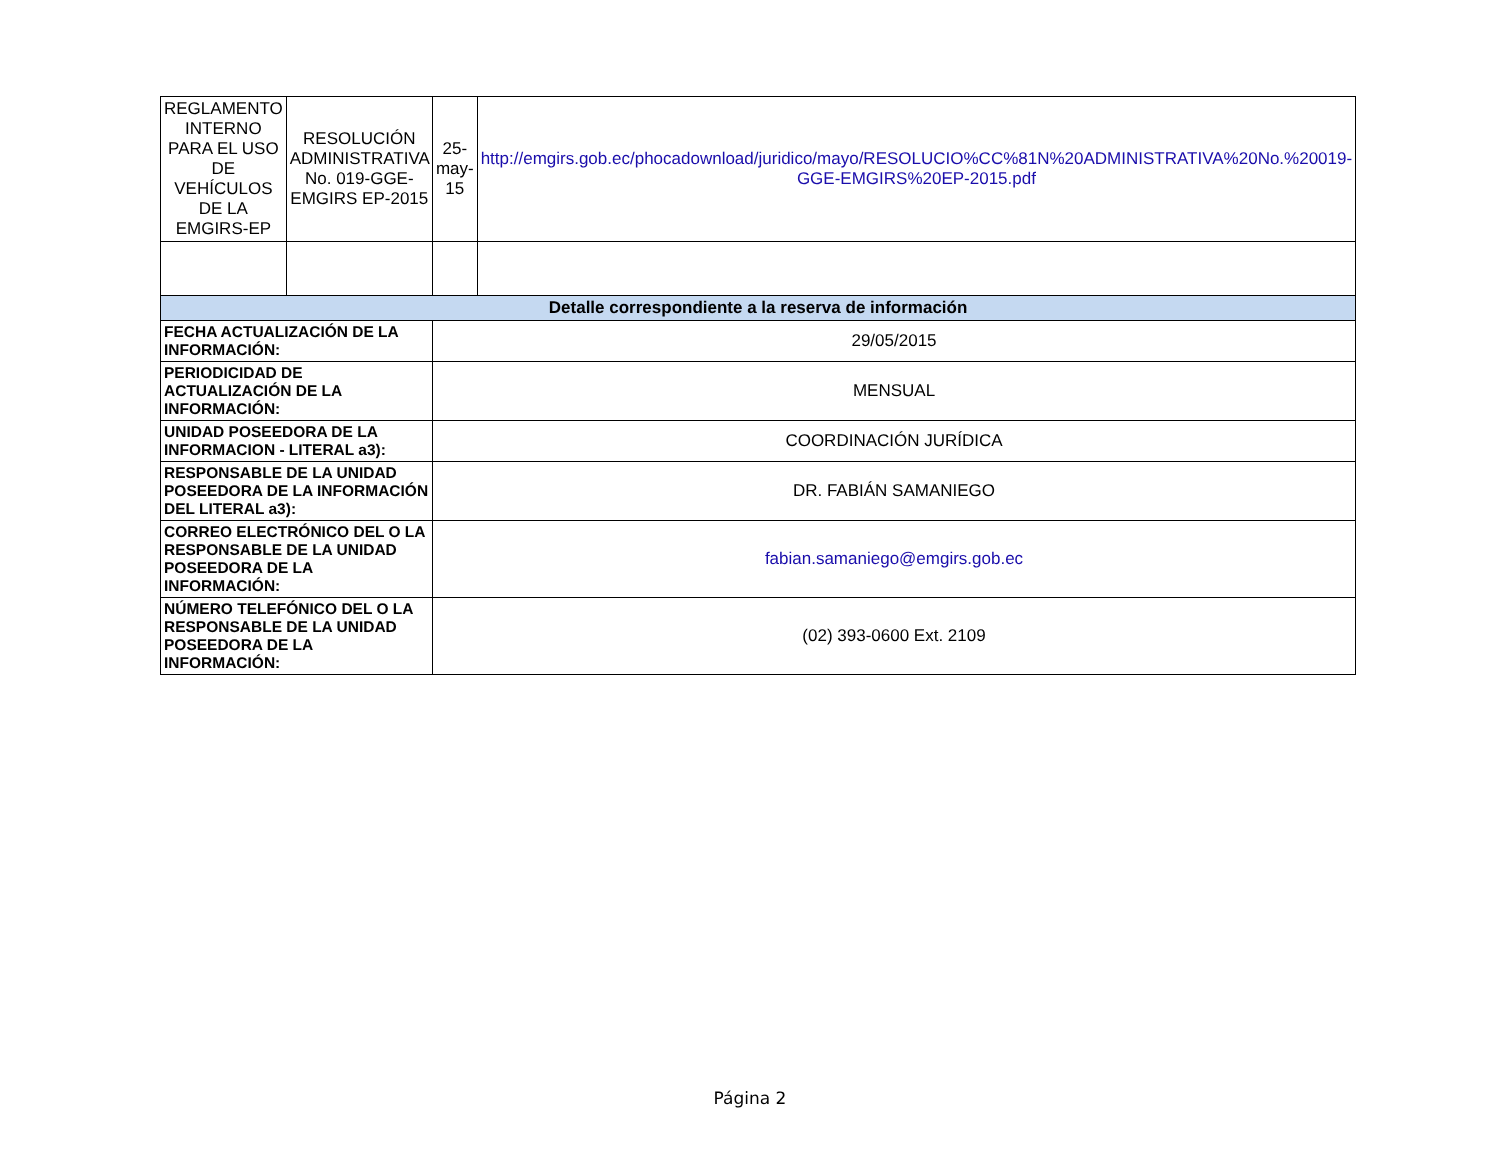| REGLAMENTO INTERNO PARA EL USO DE VEHÍCULOS DE LA EMGIRS-EP | RESOLUCIÓN ADMINISTRATIVA No. 019-GGE-EMGIRS EP-2015 | 25-may-15 | http://emgirs.gob.ec/phocadownload/juridico/mayo/RESOLUCIO%CC%81N%20ADMINISTRATIVA%20No.%20019-GGE-EMGIRS%20EP-2015.pdf |
| Detalle correspondiente a la reserva de información | | | |
| FECHA ACTUALIZACIÓN DE LA INFORMACIÓN: | | 29/05/2015 | |
| PERIODICIDAD DE ACTUALIZACIÓN DE LA INFORMACIÓN: | | MENSUAL | |
| UNIDAD POSEEDORA DE LA INFORMACION - LITERAL a3): | | COORDINACIÓN JURÍDICA | |
| RESPONSABLE DE LA UNIDAD POSEEDORA DE LA INFORMACIÓN DEL LITERAL a3): | | DR. FABIÁN SAMANIEGO | |
| CORREO ELECTRÓNICO DEL O LA RESPONSABLE DE LA UNIDAD POSEEDORA DE LA INFORMACIÓN: | | fabian.samaniego@emgirs.gob.ec | |
| NÚMERO TELEFÓNICO DEL O LA RESPONSABLE DE LA UNIDAD POSEEDORA DE LA INFORMACIÓN: | | (02) 393-0600 Ext. 2109 | |
Página 2